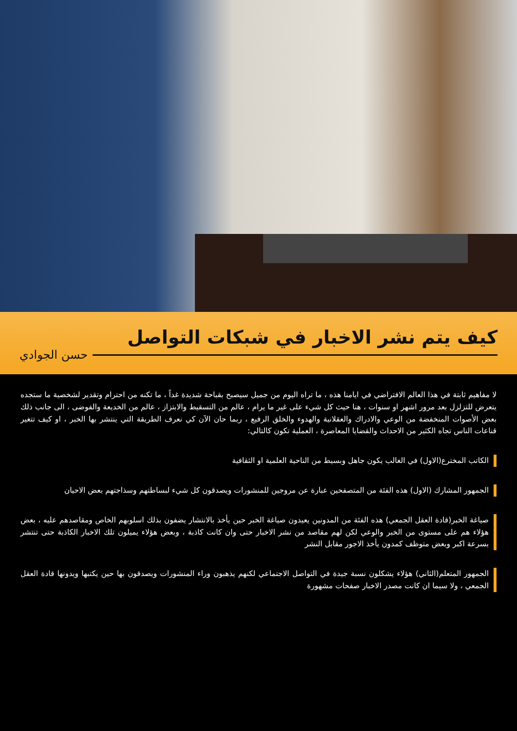كيف يتم نشر الاخبار في شبكات التواصل
حسن الجوادي
لا مفاهيم ثابتة في هذا العالم الافتراضي في ايامنا هذه ، ما تراه اليوم من جميل سيصبح بقباحة شديدة غداً ، ما تكنه من احترام وتقدير لشخصية ما ستجده يتعرض للتزلزل بعد مرور اشهر او سنوات ، هنا حيث كل شيء على غير ما يرام ، عالم من التسقيط والابتزاز ، عالم من الخديعة والفوضى ، الى جانب ذلك بعض الأصوات المنخفضة من الوعي والادراك والعقلانية والهدوء والخلق الرفيع ، ربما حان الآن كي نعرف الطريقة التي ينتشر بها الخبر ، او كيف تتغير قناعات الناس تجاه الكثير من الاحداث والقضايا المعاصرة ، العملية تكون كالتالي:
الكاتب المخترع(الاول) في الغالب يكون جاهل وبسيط من الناحية العلمية او الثقافية
الجمهور المشارك (الاول) هذه الفئة من المتصفحين عبارة عن مروجين للمنشورات ويصدقون كل شيء لبساطتهم وسذاجتهم بعض الاحيان
صياغة الخبر(قادة العقل الجمعي) هذه الفئة من المدونين يعيدون صياغة الخبر حين يأخذ بالانتشار يضفون بذلك اسلوبهم الخاص ومقاصدهم عليه ، بعض هؤلاء هم على مستوى من الخبر والوعي لكن لهم مقاصد من نشر الاخبار حتى وان كانت كاذبة ، وبعض هؤلاء يميلون تلك الاخبار الكاذبة حتى تنتشر بسرعة اكبر وبعض متوظف كمدون يأخذ الاجور مقابل النشر
الجمهور المتعلم(الثاني) هؤلاء يشكلون نسبة جيدة في التواصل الاجتماعي لكنهم يذهبون وراء المنشورات ويصدقون بها حين يكتبها ويدونها قادة العقل الجمعي ، ولا سيما ان كانت مصدر الاخبار صفحات مشهورة